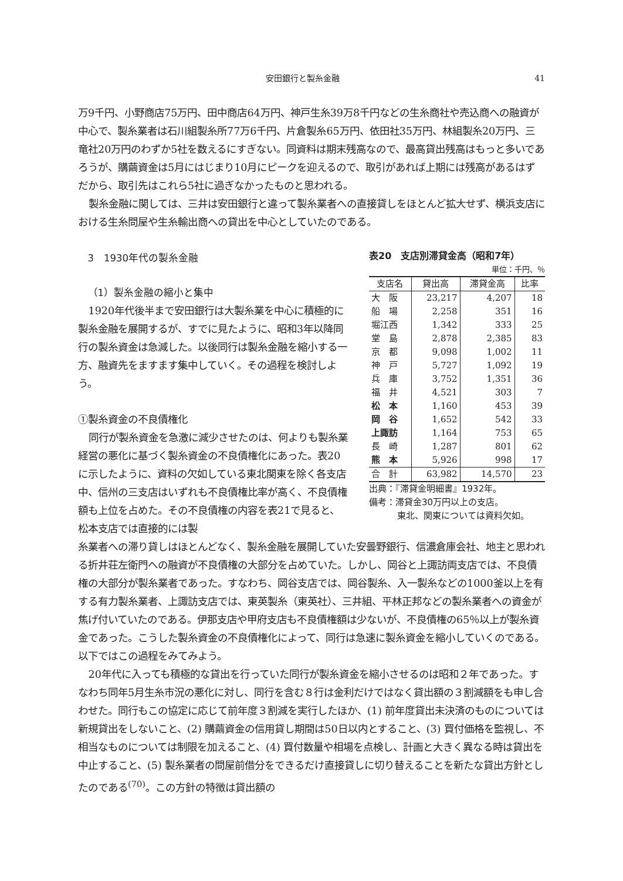安田銀行と製糸金融 41
万9千円、小野商店75万円、田中商店64万円、神戸生糸39万8千円などの生糸商社や売込商への融資が中心で、製糸業者は石川組製糸所77万6千円、片倉製糸65万円、依田社35万円、林組製糸20万円、三竜社20万円のわずか5社を数えるにすぎない。同資料は期末残高なので、最高貸出残高はもっと多いであろうが、購繭資金は5月にはじまり10月にピークを迎えるので、取引があれば上期には残高があるはずだから、取引先はこれら5社に過ぎなかったものと思われる。
製糸金融に関しては、三井は安田銀行と違って製糸業者への直接貸しをほとんど拡大せず、横浜支店における生糸問屋や生糸輸出商への貸出を中心としていたのである。
3　1930年代の製糸金融
（1）製糸金融の縮小と集中
1920年代後半まで安田銀行は大製糸業を中心に積極的に製糸金融を展開するが、すでに見たように、昭和3年以降同行の製糸資金は急減した。以後同行は製糸金融を縮小する一方、融資先をますます集中していく。その過程を検討しよう。
①製糸資金の不良債権化
同行が製糸資金を急激に減少させたのは、何よりも製糸業経営の悪化に基づく製糸資金の不良債権化にあった。表20に示したように、資料の欠如している東北関東を除く各支店中、信州の三支店はいずれも不良債権比率が高く、不良債権額も上位を占めた。その不良債権の内容を表21で見ると、松本支店では直接的には製
表20　支店別滞貸金高（昭和7年）
単位：千円、％
| 支店名 | 貸出高 | 滞貸金高 | 比率 |
| --- | --- | --- | --- |
| 大 阪 | 23,217 | 4,207 | 18 |
| 船 場 | 2,258 | 351 | 16 |
| 堀江西 | 1,342 | 333 | 25 |
| 堂 島 | 2,878 | 2,385 | 83 |
| 京 都 | 9,098 | 1,002 | 11 |
| 神 戸 | 5,727 | 1,092 | 19 |
| 兵 庫 | 3,752 | 1,351 | 36 |
| 福 井 | 4,521 | 303 | 7 |
| 松 本 | 1,160 | 453 | 39 |
| 岡 谷 | 1,652 | 542 | 33 |
| 上諏訪 | 1,164 | 753 | 65 |
| 長 崎 | 1,287 | 801 | 62 |
| 熊 本 | 5,926 | 998 | 17 |
| 合 計 | 63,982 | 14,570 | 23 |
出典：『滞貸金明細書』1932年。
備考：滞貸金30万円以上の支店。
東北、関東については資料欠如。
糸業者への滞り貸しはほとんどなく、製糸金融を展開していた安曇野銀行、信濃倉庫会社、地主と思われる折井荘左衛門への融資が不良債権の大部分を占めていた。しかし、岡谷と上諏訪両支店では、不良債権の大部分が製糸業者であった。すなわち、岡谷支店では、岡谷製糸、入一製糸などの1000釜以上を有する有力製糸業者、上諏訪支店では、東英製糸（東英社）、三井組、平林正邦などの製糸業者への資金が焦げ付いていたのである。伊那支店や甲府支店も不良債権額は少ないが、不良債権の65％以上が製糸資金であった。こうした製糸資金の不良債権化によって、同行は急速に製糸資金を縮小していくのである。以下ではこの過程をみてみよう。
20年代に入っても積極的な貸出を行っていた同行が製糸資金を縮小させるのは昭和２年であった。すなわち同年5月生糸市況の悪化に対し、同行を含む８行は金利だけではなく貸出額の３割減額をも申し合わせた。同行もこの協定に応じて前年度３割減を実行したほか、(1) 前年度貸出未決済のものについては新規貸出をしないこと、(2) 購繭資金の信用貸し期間は50日以内とすること、(3) 買付価格を監視し、不相当なものについては制限を加えること、(4) 買付数量や相場を点検し、計画と大きく異なる時は貸出を中止すること、(5) 製糸業者の問屋前借分をできるだけ直接貸しに切り替えることを新たな貸出方針としたのである<sup>(70)</sup>。この方針の特徴は貸出額の